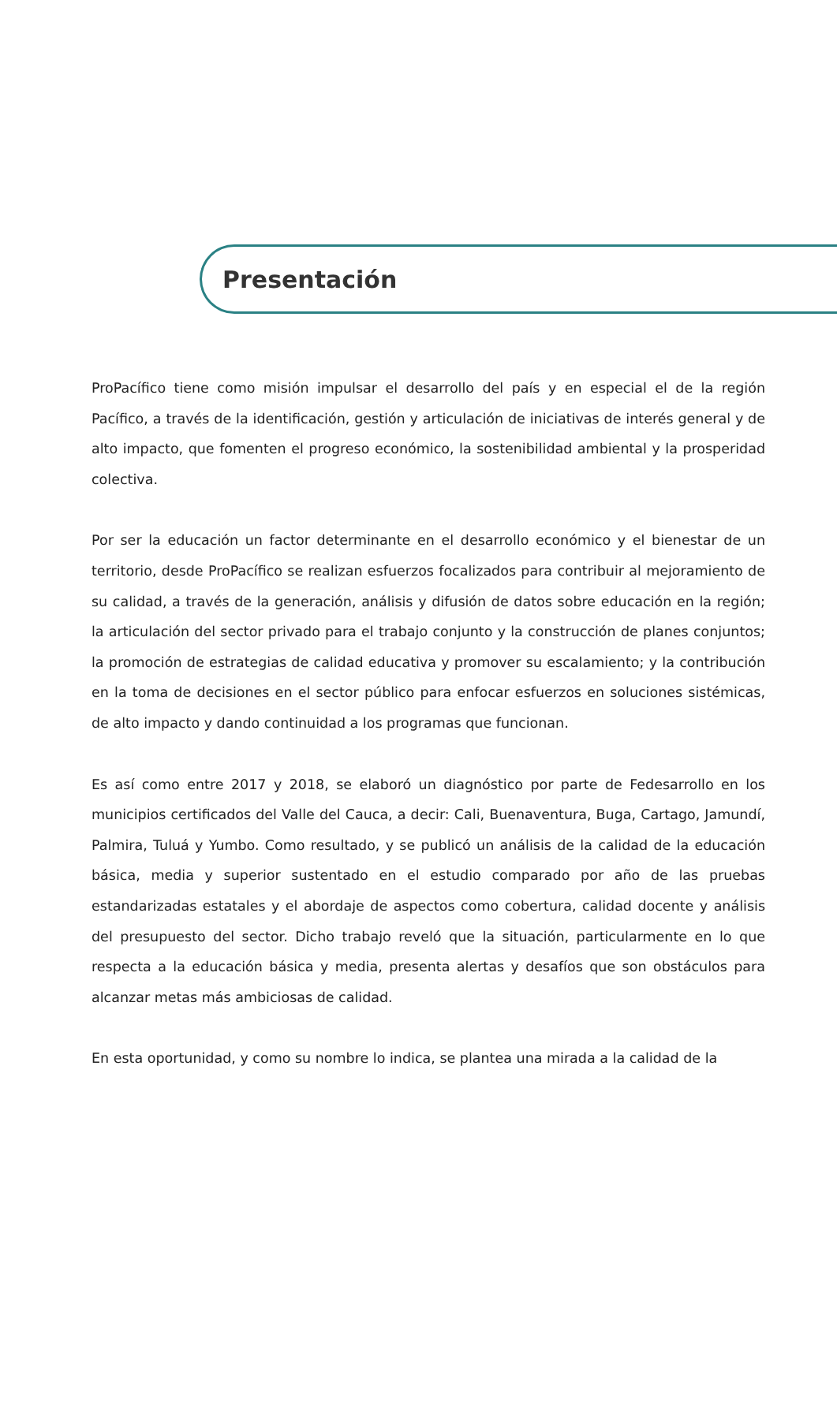Presentación
ProPacífico tiene como misión impulsar el desarrollo del país y en especial el de la región Pacífico, a través de la identificación, gestión y articulación de iniciativas de interés general y de alto impacto, que fomenten el progreso económico, la sostenibilidad ambiental y la prosperidad colectiva.
Por ser la educación un factor determinante en el desarrollo económico y el bienestar de un territorio, desde ProPacífico se realizan esfuerzos focalizados para contribuir al mejoramiento de su calidad, a través de la generación, análisis y difusión de datos sobre educación en la región; la articulación del sector privado para el trabajo conjunto y la construcción de planes conjuntos; la promoción de estrategias de calidad educativa y promover su escalamiento; y la contribución en la toma de decisiones en el sector público para enfocar esfuerzos en soluciones sistémicas, de alto impacto y dando continuidad a los programas que funcionan.
Es así como entre 2017 y 2018, se elaboró un diagnóstico por parte de Fedesarrollo en los municipios certificados del Valle del Cauca, a decir: Cali, Buenaventura, Buga, Cartago, Jamundí, Palmira, Tuluá y Yumbo. Como resultado, y se publicó un análisis de la calidad de la educación básica, media y superior sustentado en el estudio comparado por año de las pruebas estandarizadas estatales y el abordaje de aspectos como cobertura, calidad docente y análisis del presupuesto del sector. Dicho trabajo reveló que la situación, particularmente en lo que respecta a la educación básica y media, presenta alertas y desafíos que son obstáculos para alcanzar metas más ambiciosas de calidad.
En esta oportunidad, y como su nombre lo indica, se plantea una mirada a la calidad de la